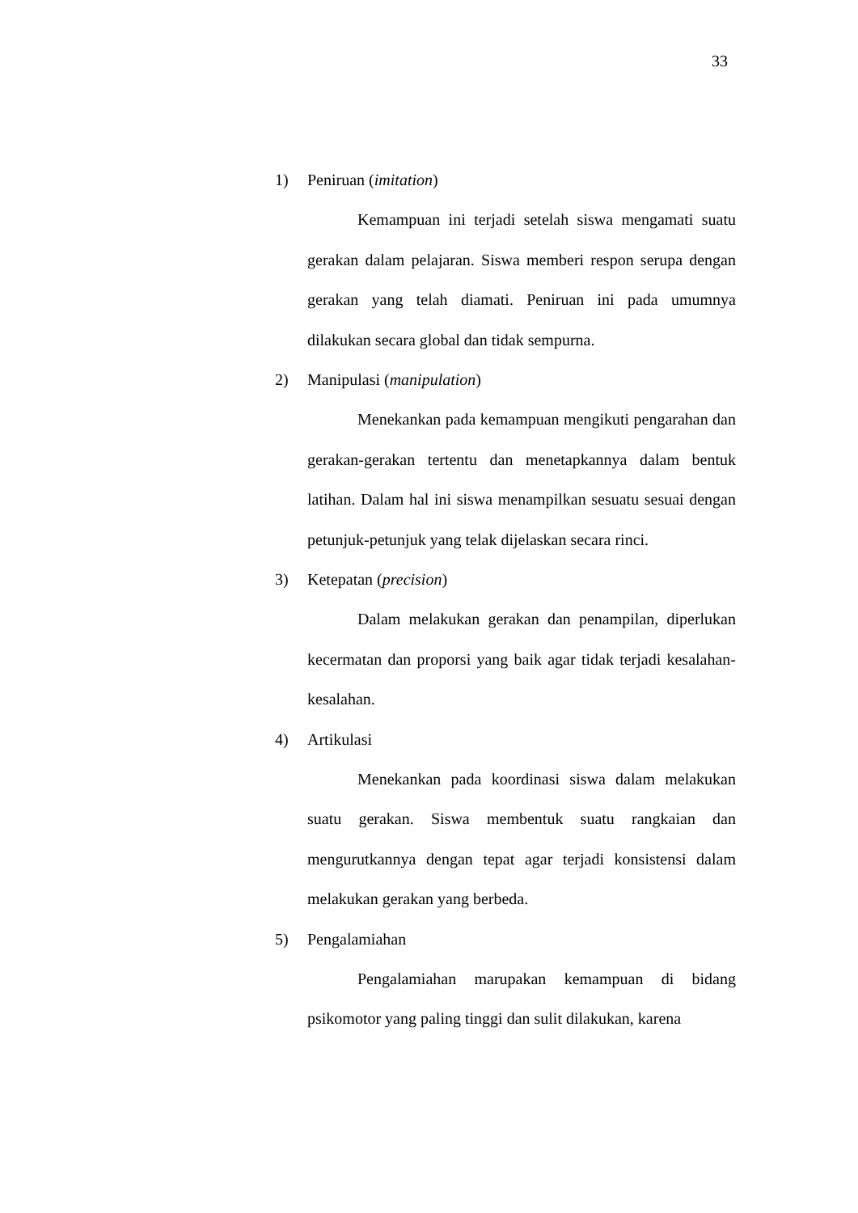33
1) Peniruan (imitation)
Kemampuan ini terjadi setelah siswa mengamati suatu gerakan dalam pelajaran. Siswa memberi respon serupa dengan gerakan yang telah diamati. Peniruan ini pada umumnya dilakukan secara global dan tidak sempurna.
2) Manipulasi (manipulation)
Menekankan pada kemampuan mengikuti pengarahan dan gerakan-gerakan tertentu dan menetapkannya dalam bentuk latihan. Dalam hal ini siswa menampilkan sesuatu sesuai dengan petunjuk-petunjuk yang telak dijelaskan secara rinci.
3) Ketepatan (precision)
Dalam melakukan gerakan dan penampilan, diperlukan kecermatan dan proporsi yang baik agar tidak terjadi kesalahan-kesalahan.
4) Artikulasi
Menekankan pada koordinasi siswa dalam melakukan suatu gerakan. Siswa membentuk suatu rangkaian dan mengurutkannya dengan tepat agar terjadi konsistensi dalam melakukan gerakan yang berbeda.
5) Pengalamiahan
Pengalamiahan marupakan kemampuan di bidang psikomotor yang paling tinggi dan sulit dilakukan, karena